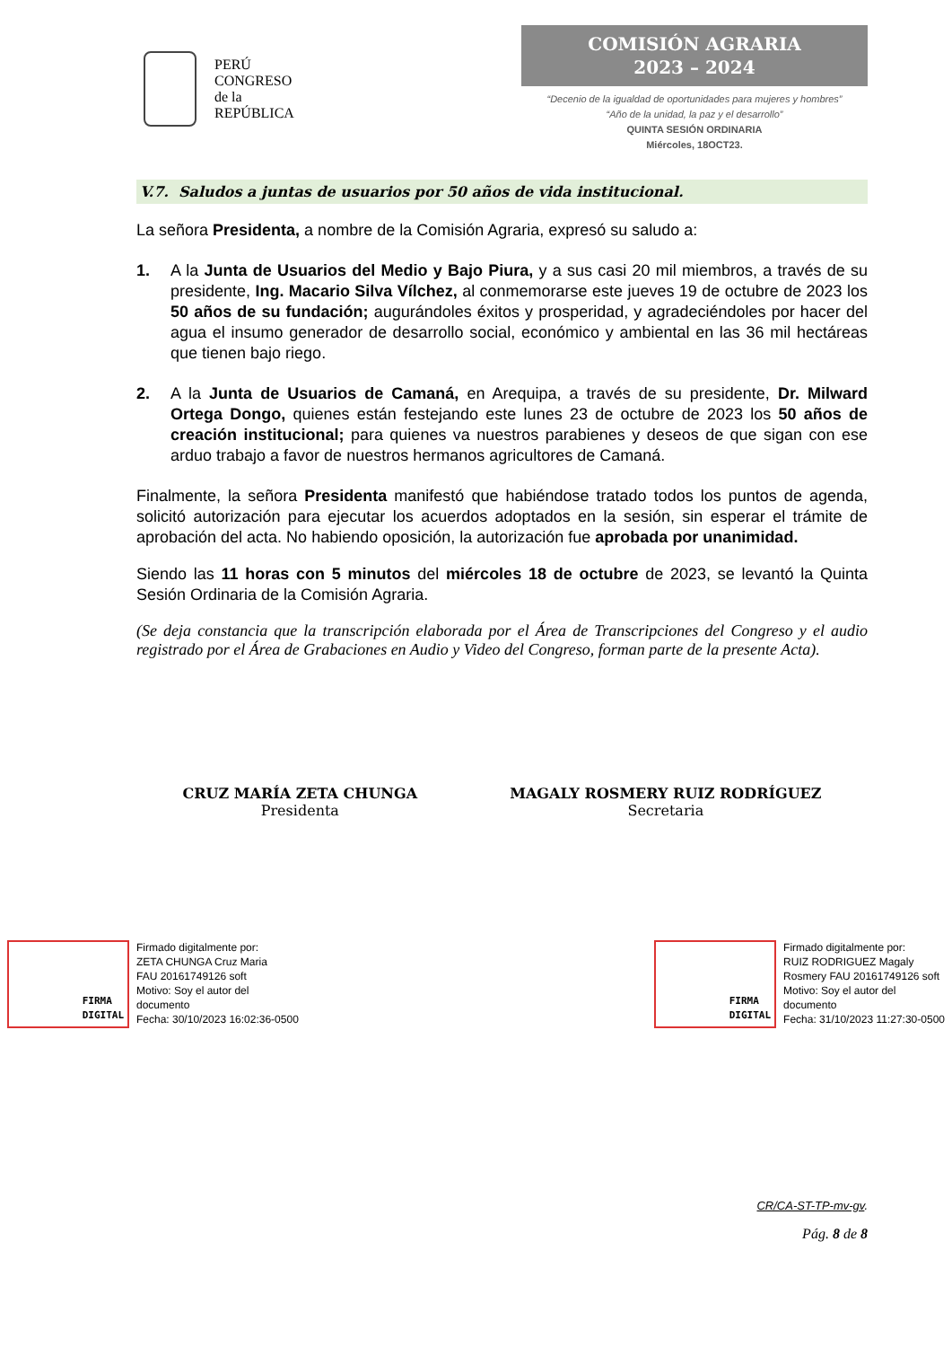PERÚ
CONGRESO
de la
REPÚBLICA
COMISIÓN AGRARIA
2023 – 2024
“Decenio de la igualdad de oportunidades para mujeres y hombres”
“Año de la unidad, la paz y el desarrollo”
QUINTA SESIÓN ORDINARIA
Miércoles, 18OCT23.
V.7. Saludos a juntas de usuarios por 50 años de vida institucional.
La señora Presidenta, a nombre de la Comisión Agraria, expresó su saludo a:
1. A la Junta de Usuarios del Medio y Bajo Piura, y a sus casi 20 mil miembros, a través de su presidente, Ing. Macario Silva Vílchez, al conmemorarse este jueves 19 de octubre de 2023 los 50 años de su fundación; augurándoles éxitos y prosperidad, y agradeciéndoles por hacer del agua el insumo generador de desarrollo social, económico y ambiental en las 36 mil hectáreas que tienen bajo riego.
2. A la Junta de Usuarios de Camaná, en Arequipa, a través de su presidente, Dr. Milward Ortega Dongo, quienes están festejando este lunes 23 de octubre de 2023 los 50 años de creación institucional; para quienes va nuestros parabienes y deseos de que sigan con ese arduo trabajo a favor de nuestros hermanos agricultores de Camaná.
Finalmente, la señora Presidenta manifestó que habiéndose tratado todos los puntos de agenda, solicitó autorización para ejecutar los acuerdos adoptados en la sesión, sin esperar el trámite de aprobación del acta. No habiendo oposición, la autorización fue aprobada por unanimidad.
Siendo las 11 horas con 5 minutos del miércoles 18 de octubre de 2023, se levantó la Quinta Sesión Ordinaria de la Comisión Agraria.
(Se deja constancia que la transcripción elaborada por el Área de Transcripciones del Congreso y el audio registrado por el Área de Grabaciones en Audio y Video del Congreso, forman parte de la presente Acta).
CRUZ MARÍA ZETA CHUNGA
Presidenta
MAGALY ROSMERY RUIZ RODRÍGUEZ
Secretaria
FIRMA
DIGITAL
Firmado digitalmente por:
ZETA CHUNGA Cruz Maria
FAU 20161749126 soft
Motivo: Soy el autor del
documento
Fecha: 30/10/2023 16:02:36-0500
FIRMA
DIGITAL
Firmado digitalmente por:
RUIZ RODRIGUEZ Magaly
Rosmery FAU 20161749126 soft
Motivo: Soy el autor del
documento
Fecha: 31/10/2023 11:27:30-0500
CR/CA-ST-TP-mv-gv.
Pág. 8 de 8